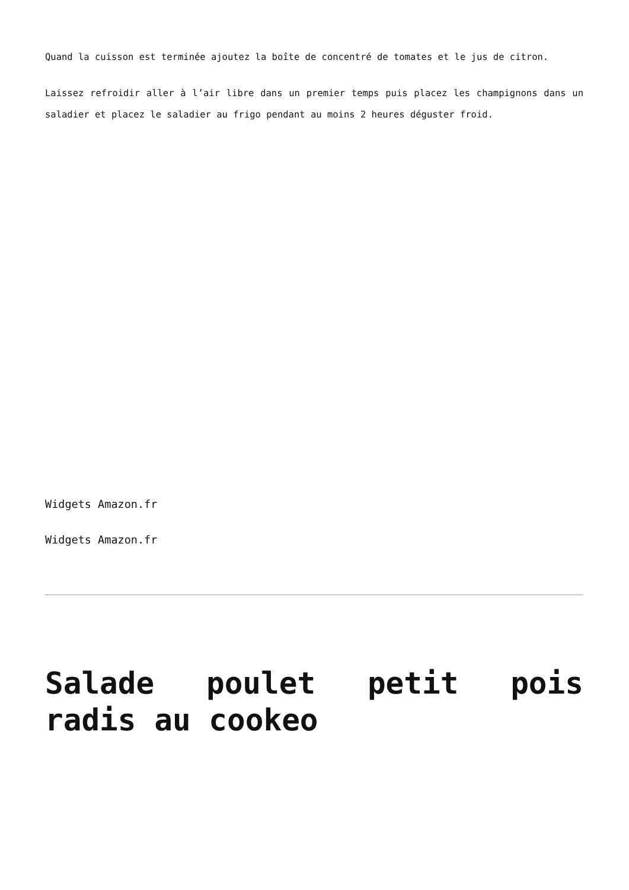Quand la cuisson est terminée ajoutez la boîte de concentré de tomates et le jus de citron.
Laissez refroidir aller à l’air libre dans un premier temps puis placez les champignons dans un saladier et placez le saladier au frigo pendant au moins 2 heures déguster froid.
Widgets Amazon.fr
Widgets Amazon.fr
Salade poulet petit pois radis au cookeo